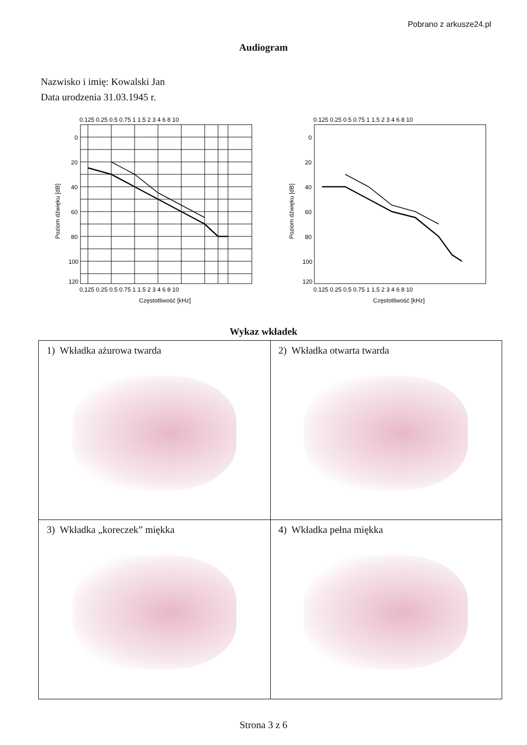Pobrano z arkusze24.pl
Audiogram
Nazwisko i imię: Kowalski Jan
Data urodzenia 31.03.1945 r.
Poziom dźwięku [dB]
120
0
20
40
60
80
100
0.125 0.25 0.5 0.75 1 1.5 2 3 4 6 8 10
0.125 0.25 0.5 0.75 1 1.5 2 3 4 6 8 10
Częstotliwość [kHz]
Poziom dźwięku [dB]
120
0
20
40
60
80
100
0.125 0.25 0.5 0.75 1 1.5 2 3 4 6 8 10
0.125 0.25 0.5 0.75 1 1.5 2 3 4 6 8 10
Częstotliwość [kHz]
Wykaz wkładek
| 1) Wkładka ażurowa twarda | 2) Wkładka otwarta twarda |
| 3) Wkładka „koreczek” miękka | 4) Wkładka pełna miękka |
Strona 3 z 6